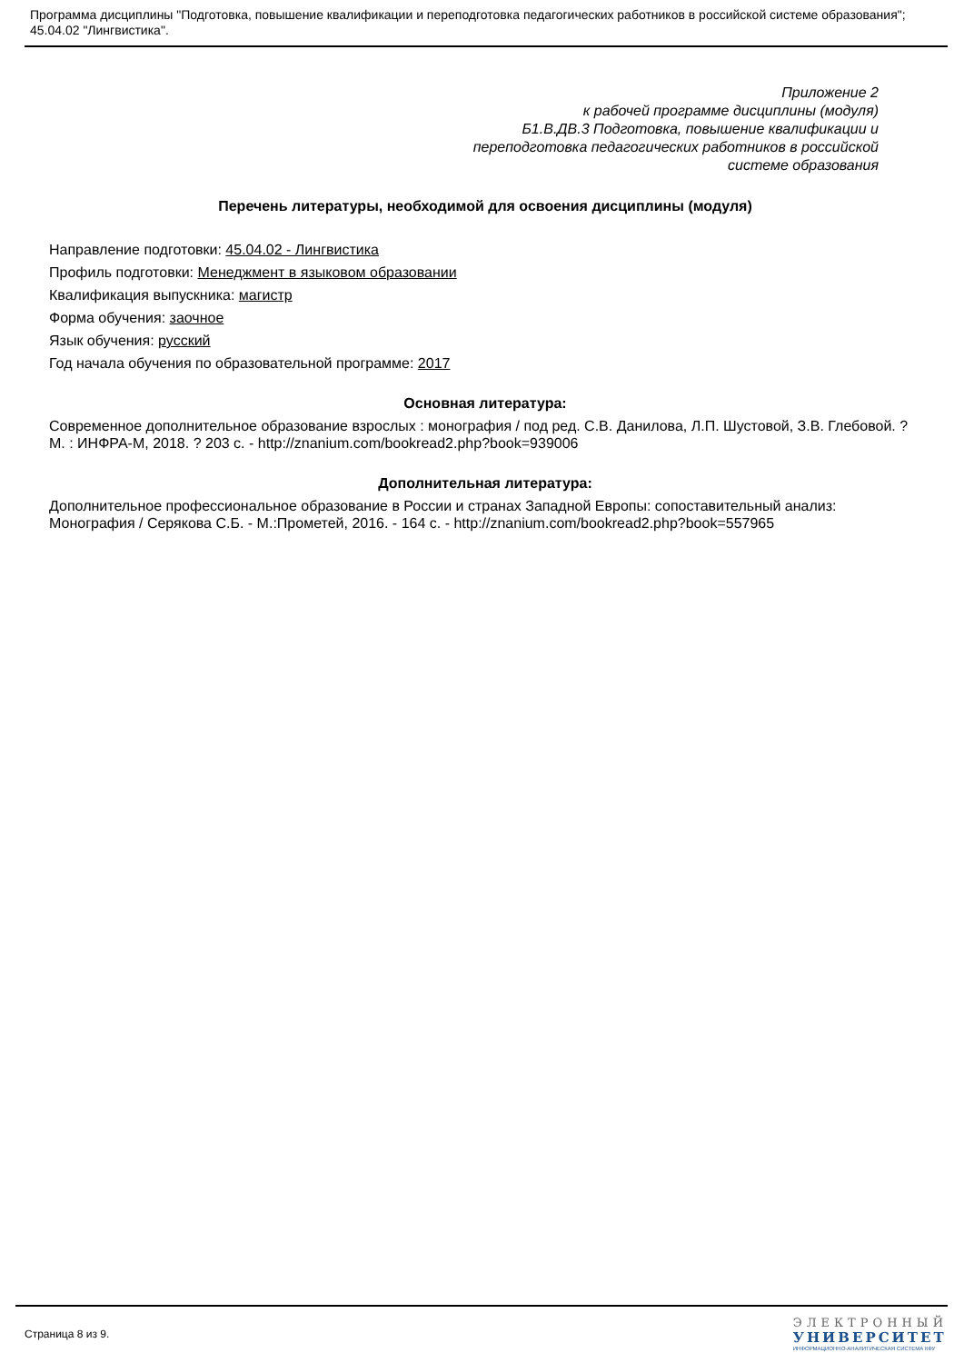Программа дисциплины "Подготовка, повышение квалификации и переподготовка педагогических работников в российской системе образования"; 45.04.02 "Лингвистика".
Приложение 2
к рабочей программе дисциплины (модуля)
Б1.В.ДВ.3 Подготовка, повышение квалификации и
переподготовка педагогических работников в российской
системе образования
Перечень литературы, необходимой для освоения дисциплины (модуля)
Направление подготовки: 45.04.02 - Лингвистика
Профиль подготовки: Менеджмент в языковом образовании
Квалификация выпускника: магистр
Форма обучения: заочное
Язык обучения: русский
Год начала обучения по образовательной программе: 2017
Основная литература:
Современное дополнительное образование взрослых : монография / под ред. С.В. Данилова, Л.П. Шустовой, З.В. Глебовой. ? М. : ИНФРА-М, 2018. ? 203 с. - http://znanium.com/bookread2.php?book=939006
Дополнительная литература:
Дополнительное профессиональное образование в России и странах Западной Европы: сопоставительный анализ: Монография / Серякова С.Б. - М.:Прометей, 2016. - 164 с. - http://znanium.com/bookread2.php?book=557965
Страница 8 из 9.
ЭЛЕКТРОННЫЙ
УНИВЕРСИТЕТ
ИНФОРМАЦИОННО-АНАЛИТИЧЕСКАЯ СИСТЕМА КФУ